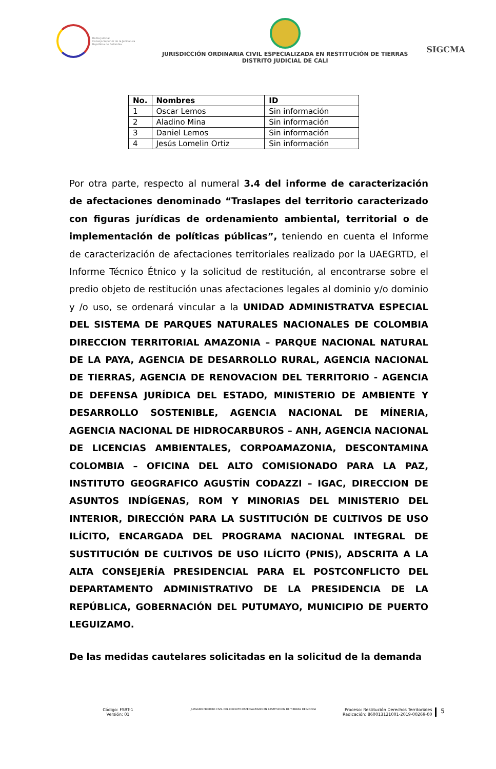Rama Judicial
Consejo Superior de la Judicatura
República de Colombia
JURISDICCIÓN ORDINARIA CIVIL ESPECIALIZADA EN RESTITUCIÓN DE TIERRAS
DISTRITO JUDICIAL DE CALI
SIGCMA
| No. | Nombres | ID |
| --- | --- | --- |
| 1 | Oscar Lemos | Sin información |
| 2 | Aladino Mina | Sin información |
| 3 | Daniel Lemos | Sin información |
| 4 | Jesús Lomelin Ortiz | Sin información |
Por otra parte, respecto al numeral 3.4 del informe de caracterización de afectaciones denominado “Traslapes del territorio caracterizado con figuras jurídicas de ordenamiento ambiental, territorial o de implementación de políticas públicas”, teniendo en cuenta el Informe de caracterización de afectaciones territoriales realizado por la UAEGRTD, el Informe Técnico Étnico y la solicitud de restitución, al encontrarse sobre el predio objeto de restitución unas afectaciones legales al dominio y/o dominio y /o uso, se ordenará vincular a la UNIDAD ADMINISTRATVA ESPECIAL DEL SISTEMA DE PARQUES NATURALES NACIONALES DE COLOMBIA DIRECCION TERRITORIAL AMAZONIA – PARQUE NACIONAL NATURAL DE LA PAYA, AGENCIA DE DESARROLLO RURAL, AGENCIA NACIONAL DE TIERRAS, AGENCIA DE RENOVACION DEL TERRITORIO - AGENCIA DE DEFENSA JURÍDICA DEL ESTADO, MINISTERIO DE AMBIENTE Y DESARROLLO SOSTENIBLE, AGENCIA NACIONAL DE MÍNERIA, AGENCIA NACIONAL DE HIDROCARBUROS – ANH, AGENCIA NACIONAL DE LICENCIAS AMBIENTALES, CORPOAMAZONIA, DESCONTAMINA COLOMBIA – OFICINA DEL ALTO COMISIONADO PARA LA PAZ, INSTITUTO GEOGRAFICO AGUSTÍN CODAZZI – IGAC, DIRECCION DE ASUNTOS INDÍGENAS, ROM Y MINORIAS DEL MINISTERIO DEL INTERIOR, DIRECCIÓN PARA LA SUSTITUCIÓN DE CULTIVOS DE USO ILÍCITO, ENCARGADA DEL PROGRAMA NACIONAL INTEGRAL DE SUSTITUCIÓN DE CULTIVOS DE USO ILÍCITO (PNIS), ADSCRITA A LA ALTA CONSEJERÍA PRESIDENCIAL PARA EL POSTCONFLICTO DEL DEPARTAMENTO ADMINISTRATIVO DE LA PRESIDENCIA DE LA REPÚBLICA, GOBERNACIÓN DEL PUTUMAYO, MUNICIPIO DE PUERTO LEGUIZAMO.
De las medidas cautelares solicitadas en la solicitud de la demanda
Código: FSRT-1
Versión: 01
JUZGADO PRIMERO CIVIL DEL CIRCUITO ESPECIALZIADO EN RESTITUCION DE TIERRAS DE MOCOA
Proceso: Restitución Derechos Territoriales
Radicación: 860013121001-2019-00269-00
5